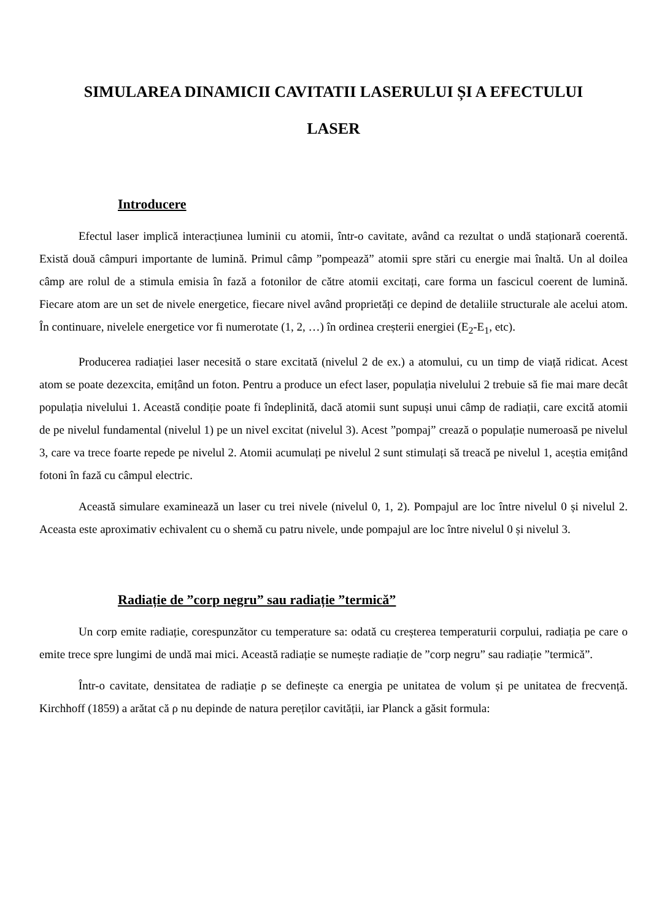SIMULAREA DINAMICII CAVITATII LASERULUI ȘI A EFECTULUI
LASER
Introducere
Efectul laser implică interacțiunea luminii cu atomii, într-o cavitate, având ca rezultat o undă staționară coerentă. Există două câmpuri importante de lumină. Primul câmp ”pompează” atomii spre stări cu energie mai înaltă. Un al doilea câmp are rolul de a stimula emisia în fază a fotonilor de către atomii excitați, care forma un fascicul coerent de lumină. Fiecare atom are un set de nivele energetice, fiecare nivel având proprietăți ce depind de detaliile structurale ale acelui atom. În continuare, nivelele energetice vor fi numerotate (1, 2, …) în ordinea creșterii energiei (E<sub>2</sub>-E<sub>1</sub>, etc).
Producerea radiației laser necesită o stare excitată (nivelul 2 de ex.) a atomului, cu un timp de viață ridicat. Acest atom se poate dezexcita, emițând un foton. Pentru a produce un efect laser, populația nivelului 2 trebuie să fie mai mare decât populația nivelului 1. Această condiție poate fi îndeplinită, dacă atomii sunt supuși unui câmp de radiații, care excită atomii de pe nivelul fundamental (nivelul 1) pe un nivel excitat (nivelul 3). Acest ”pompaj” crează o populație numeroasă pe nivelul 3, care va trece foarte repede pe nivelul 2. Atomii acumulați pe nivelul 2 sunt stimulați să treacă pe nivelul 1, aceștia emițând fotoni în fază cu câmpul electric.
Această simulare examinează un laser cu trei nivele (nivelul 0, 1, 2). Pompajul are loc între nivelul 0 și nivelul 2. Aceasta este aproximativ echivalent cu o shemă cu patru nivele, unde pompajul are loc între nivelul 0 și nivelul 3.
Radiație de ”corp negru” sau radiație ”termică”
Un corp emite radiație, corespunzător cu temperature sa: odată cu creșterea temperaturii corpului, radiația pe care o emite trece spre lungimi de undă mai mici. Această radiație se numește radiație de ”corp negru” sau radiație ”termică”.
Într-o cavitate, densitatea de radiație ρ se definește ca energia pe unitatea de volum și pe unitatea de frecvență. Kirchhoff (1859) a arătat că ρ nu depinde de natura pereților cavității, iar Planck a găsit formula: